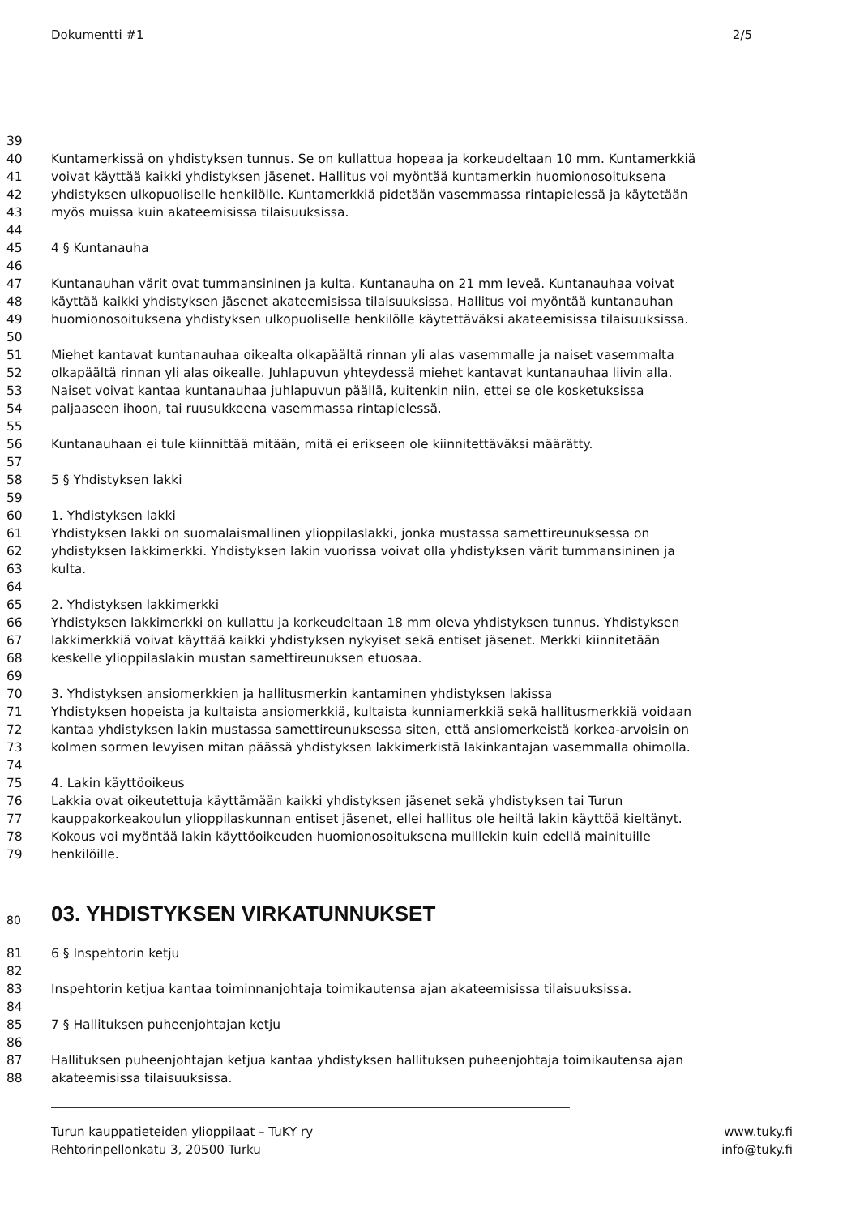Dokumentti #1 2/5
39
40 Kuntamerkissä on yhdistyksen tunnus. Se on kullattua hopeaa ja korkeudeltaan 10 mm. Kuntamerkkiä
41 voivat käyttää kaikki yhdistyksen jäsenet. Hallitus voi myöntää kuntamerkin huomionosoituksena
42 yhdistyksen ulkopuoliselle henkilölle. Kuntamerkkiä pidetään vasemmassa rintapielessä ja käytetään
43 myös muissa kuin akateemisissa tilaisuuksissa.
44
45 4 § Kuntanauha
46
47 Kuntanauhan värit ovat tummansininen ja kulta. Kuntanauha on 21 mm leveä. Kuntanauhaa voivat
48 käyttää kaikki yhdistyksen jäsenet akateemisissa tilaisuuksissa. Hallitus voi myöntää kuntanauhan
49 huomionosoituksena yhdistyksen ulkopuoliselle henkilölle käytettäväksi akateemisissa tilaisuuksissa.
50
51 Miehet kantavat kuntanauhaa oikealta olkapäältä rinnan yli alas vasemmalle ja naiset vasemmalta
52 olkapäältä rinnan yli alas oikealle. Juhlapuvun yhteydessä miehet kantavat kuntanauhaa liivin alla.
53 Naiset voivat kantaa kuntanauhaa juhlapuvun päällä, kuitenkin niin, ettei se ole kosketuksissa
54 paljaaseen ihoon, tai ruusukkeena vasemmassa rintapielessä.
55
56 Kuntanauhaan ei tule kiinnittää mitään, mitä ei erikseen ole kiinnitettäväksi määrätty.
57
58 5 § Yhdistyksen lakki
59
60 1. Yhdistyksen lakki
61 Yhdistyksen lakki on suomalaismallinen ylioppilaslakki, jonka mustassa samettireunuksessa on
62 yhdistyksen lakkimerkki. Yhdistyksen lakin vuorissa voivat olla yhdistyksen värit tummansininen ja
63 kulta.
64
65 2. Yhdistyksen lakkimerkki
66 Yhdistyksen lakkimerkki on kullattu ja korkeudeltaan 18 mm oleva yhdistyksen tunnus. Yhdistyksen
67 lakkimerkkiä voivat käyttää kaikki yhdistyksen nykyiset sekä entiset jäsenet. Merkki kiinnitetään
68 keskelle ylioppilaslakin mustan samettireunuksen etuosaa.
69
70 3. Yhdistyksen ansiomerkkien ja hallitusmerkin kantaminen yhdistyksen lakissa
71 Yhdistyksen hopeista ja kultaista ansiomerkkiä, kultaista kunniamerkkiä sekä hallitusmerkkiä voidaan
72 kantaa yhdistyksen lakin mustassa samettireunuksessa siten, että ansiomerkeistä korkea-arvoisin on
73 kolmen sormen levyisen mitan päässä yhdistyksen lakkimerkistä lakinkantajan vasemmalla ohimolla.
74
75 4. Lakin käyttöoikeus
76 Lakkia ovat oikeutettuja käyttämään kaikki yhdistyksen jäsenet sekä yhdistyksen tai Turun
77 kauppakorkeakoulun ylioppilaskunnan entiset jäsenet, ellei hallitus ole heiltä lakin käyttöä kieltänyt.
78 Kokous voi myöntää lakin käyttöoikeuden huomionosoituksena muillekin kuin edellä mainituille
79 henkilöille.
80 03. YHDISTYKSEN VIRKATUNNUKSET
81 6 § Inspehtorin ketju
82
83 Inspehtorin ketjua kantaa toiminnanjohtaja toimikautensa ajan akateemisissa tilaisuuksissa.
84
85 7 § Hallituksen puheenjohtajan ketju
86
87 Hallituksen puheenjohtajan ketjua kantaa yhdistyksen hallituksen puheenjohtaja toimikautensa ajan
88 akateemisissa tilaisuuksissa.
Turun kauppatieteiden ylioppilaat – TuKY ry www.tuky.fi
Rehtorinpellonkatu 3, 20500 Turku info@tuky.fi